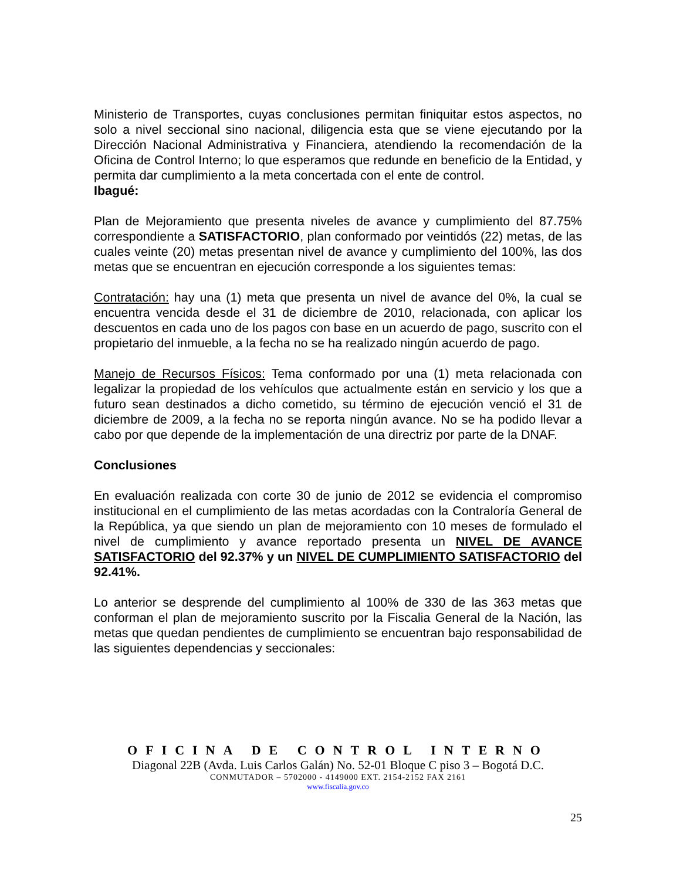Ministerio de Transportes, cuyas conclusiones permitan finiquitar estos aspectos, no solo a nivel seccional sino nacional, diligencia esta que se viene ejecutando por la Dirección Nacional Administrativa y Financiera, atendiendo la recomendación de la Oficina de Control Interno; lo que esperamos que redunde en beneficio de la Entidad, y permita dar cumplimiento a la meta concertada con el ente de control.
Ibagué:
Plan de Mejoramiento que presenta niveles de avance y cumplimiento del 87.75% correspondiente a SATISFACTORIO, plan conformado por veintidós (22) metas, de las cuales veinte (20) metas presentan nivel de avance y cumplimiento del 100%, las dos metas que se encuentran en ejecución corresponde a los siguientes temas:
Contratación: hay una (1) meta que presenta un nivel de avance del 0%, la cual se encuentra vencida desde el 31 de diciembre de 2010, relacionada, con aplicar los descuentos en cada uno de los pagos con base en un acuerdo de pago, suscrito con el propietario del inmueble, a la fecha no se ha realizado ningún acuerdo de pago.
Manejo de Recursos Físicos: Tema conformado por una (1) meta relacionada con legalizar la propiedad de los vehículos que actualmente están en servicio y los que a futuro sean destinados a dicho cometido, su término de ejecución venció el 31 de diciembre de 2009, a la fecha no se reporta ningún avance. No se ha podido llevar a cabo por que depende de la implementación de una directriz por parte de la DNAF.
Conclusiones
En evaluación realizada con corte 30 de junio de 2012 se evidencia el compromiso institucional en el cumplimiento de las metas acordadas con la Contraloría General de la República, ya que siendo un plan de mejoramiento con 10 meses de formulado el nivel de cumplimiento y avance reportado presenta un NIVEL DE AVANCE SATISFACTORIO del 92.37% y un NIVEL DE CUMPLIMIENTO SATISFACTORIO del 92.41%.
Lo anterior se desprende del cumplimiento al 100% de 330 de las 363 metas que conforman el plan de mejoramiento suscrito por la Fiscalia General de la Nación, las metas que quedan pendientes de cumplimiento se encuentran bajo responsabilidad de las siguientes dependencias y seccionales:
OFICINA DE CONTROL INTERNO
Diagonal 22B (Avda. Luis Carlos Galán) No. 52-01 Bloque C piso 3 – Bogotá D.C.
CONMUTADOR – 5702000 - 4149000 EXT. 2154-2152 FAX 2161
www.fiscalia.gov.co
25